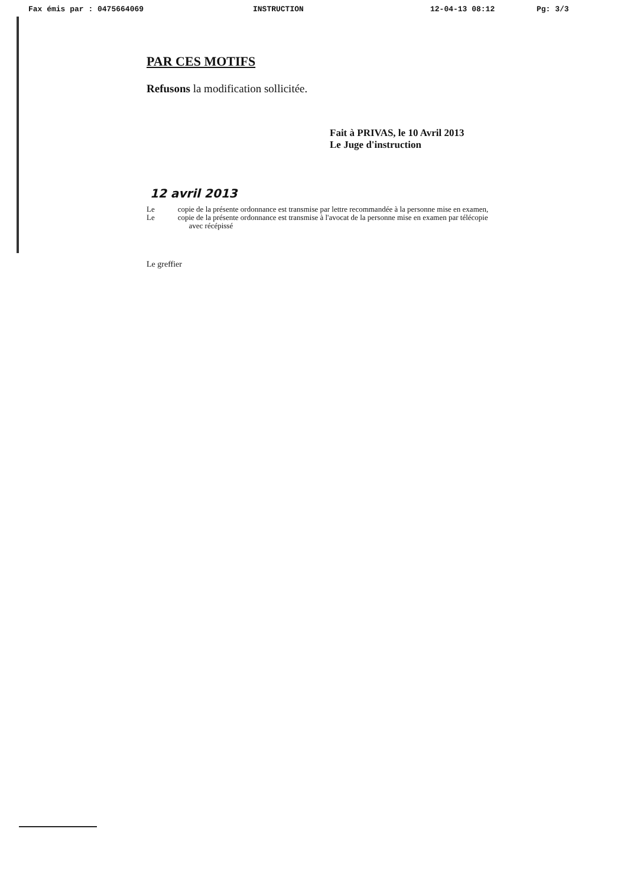Fax émis par : 0475664069 INSTRUCTION 12-04-13 08:12 Pg: 3/3
PAR CES MOTIFS
Refusons la modification sollicitée.
Fait à PRIVAS, le 10 Avril 2013
Le Juge d'instruction
12 avril 2013
Le copie de la présente ordonnance est transmise par lettre recommandée à la personne mise en examen,
Le copie de la présente ordonnance est transmise à l'avocat de la personne mise en examen par télécopie
avec récépissé
Le greffier